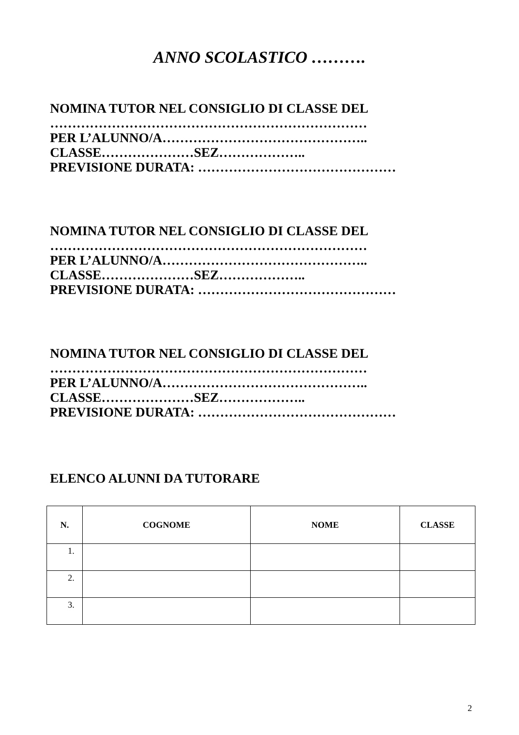ANNO SCOLASTICO ……….
NOMINA TUTOR NEL CONSIGLIO DI CLASSE DEL
………………………………………………………………
PER L’ALUNNO/A………………………………………..
CLASSE…………………SEZ………………..
PREVISIONE DURATA: ………………………………………
NOMINA TUTOR NEL CONSIGLIO DI CLASSE DEL
………………………………………………………………
PER L’ALUNNO/A………………………………………..
CLASSE…………………SEZ………………..
PREVISIONE DURATA: ………………………………………
NOMINA TUTOR NEL CONSIGLIO DI CLASSE DEL
………………………………………………………………
PER L’ALUNNO/A………………………………………..
CLASSE…………………SEZ………………..
PREVISIONE DURATA: ………………………………………
ELENCO ALUNNI DA TUTORARE
| N. | COGNOME | NOME | CLASSE |
| --- | --- | --- | --- |
| 1. | | | |
| 2. | | | |
| 3. | | | |
2